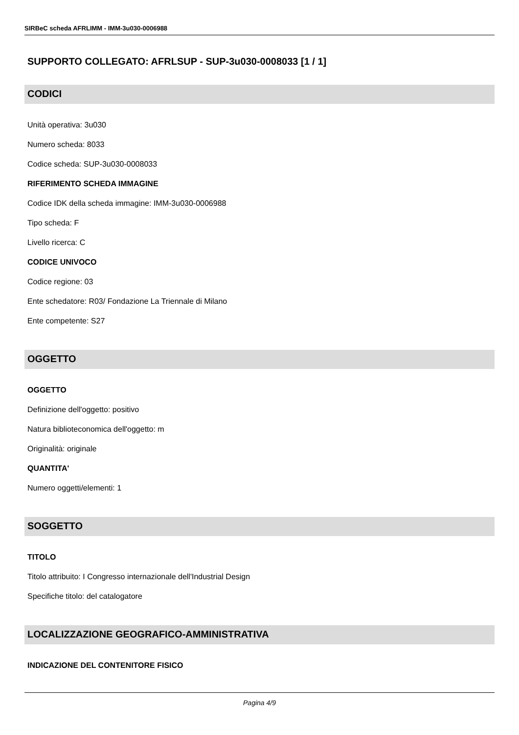SIRBeC scheda AFRLIMM - IMM-3u030-0006988
SUPPORTO COLLEGATO: AFRLSUP - SUP-3u030-0008033 [1 / 1]
CODICI
Unità operativa: 3u030
Numero scheda: 8033
Codice scheda: SUP-3u030-0008033
RIFERIMENTO SCHEDA IMMAGINE
Codice IDK della scheda immagine: IMM-3u030-0006988
Tipo scheda: F
Livello ricerca: C
CODICE UNIVOCO
Codice regione: 03
Ente schedatore: R03/ Fondazione La Triennale di Milano
Ente competente: S27
OGGETTO
OGGETTO
Definizione dell'oggetto: positivo
Natura biblioteconomica dell'oggetto: m
Originalità: originale
QUANTITA'
Numero oggetti/elementi: 1
SOGGETTO
TITOLO
Titolo attribuito: I Congresso internazionale dell'Industrial Design
Specifiche titolo: del catalogatore
LOCALIZZAZIONE GEOGRAFICO-AMMINISTRATIVA
INDICAZIONE DEL CONTENITORE FISICO
Pagina 4/9